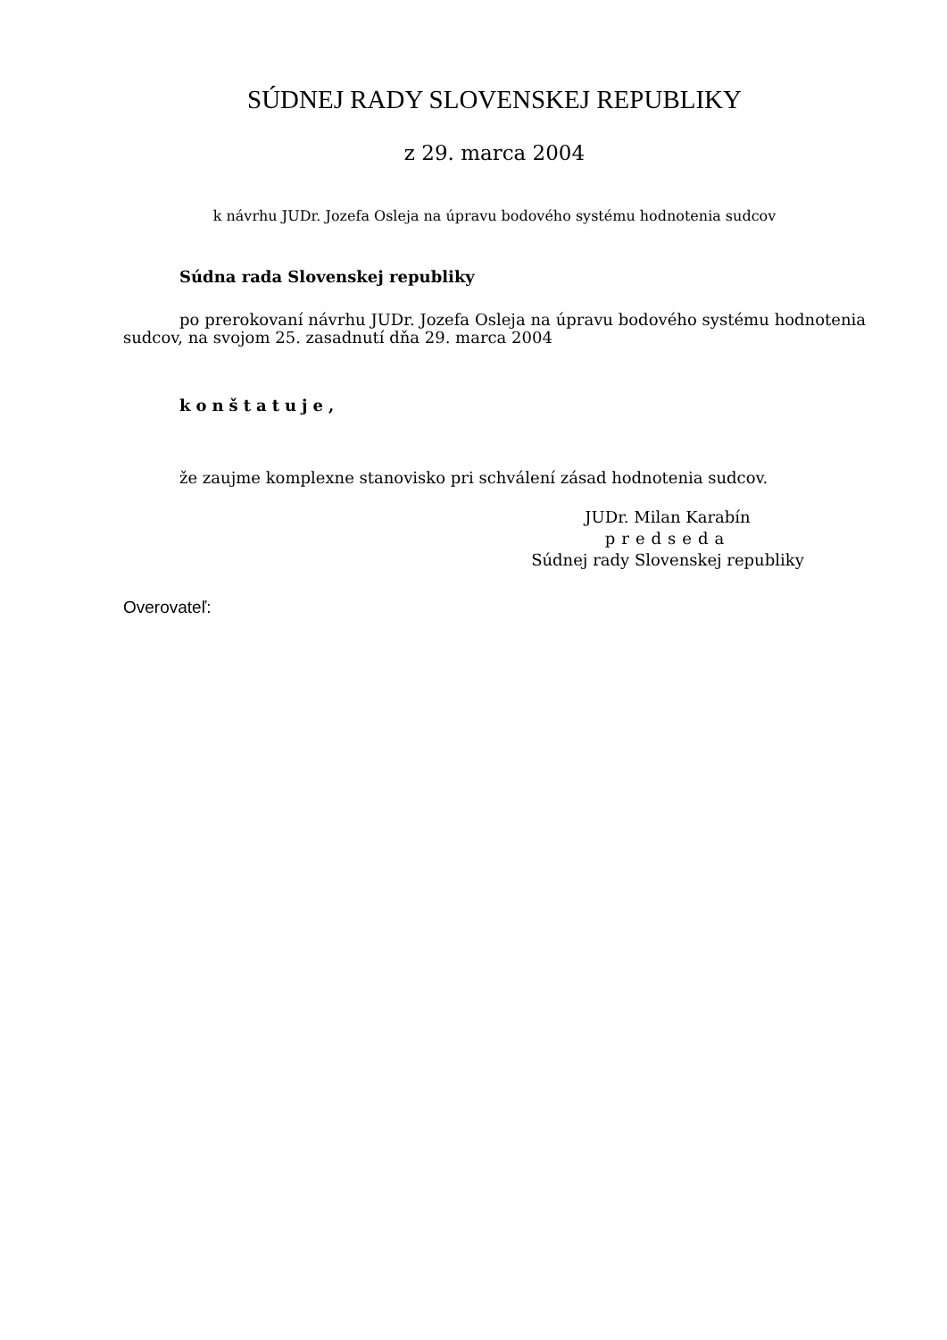SÚDNEJ RADY SLOVENSKEJ REPUBLIKY
z 29. marca 2004
k návrhu JUDr. Jozefa Osleja na úpravu bodového systému hodnotenia sudcov
Súdna rada Slovenskej republiky
po prerokovaní návrhu JUDr. Jozefa Osleja na úpravu bodového systému hodnotenia sudcov, na svojom 25. zasadnutí dňa 29. marca 2004
konštatuje,
že zaujme komplexne stanovisko pri schválení zásad hodnotenia sudcov.
JUDr. Milan Karabín
predseda
Súdnej rady Slovenskej republiky
Overovateľ: